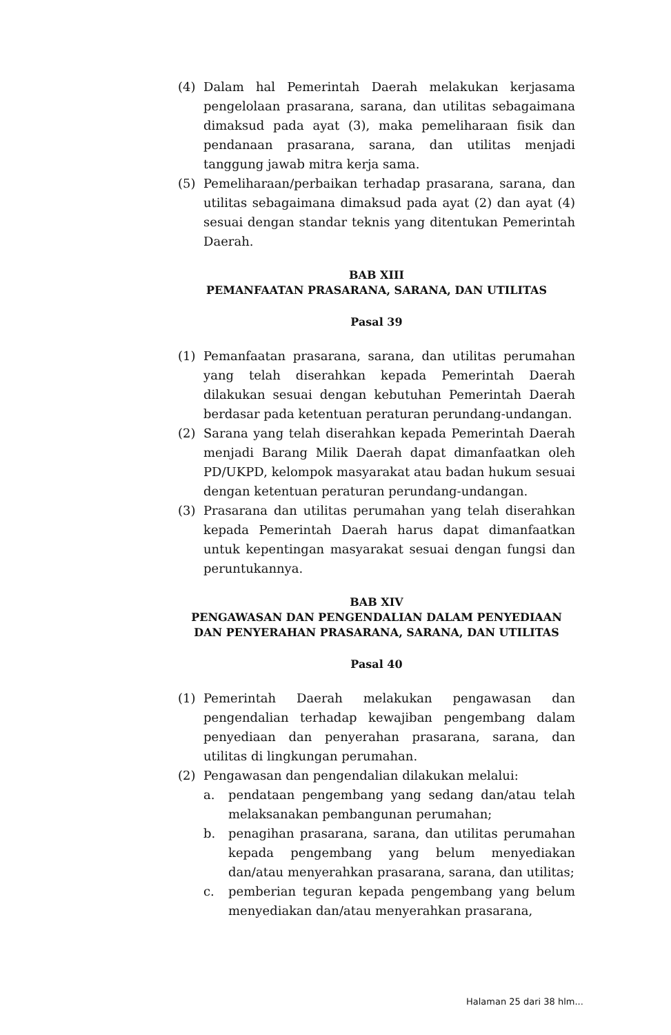(4) Dalam hal Pemerintah Daerah melakukan kerjasama pengelolaan prasarana, sarana, dan utilitas sebagaimana dimaksud pada ayat (3), maka pemeliharaan fisik dan pendanaan prasarana, sarana, dan utilitas menjadi tanggung jawab mitra kerja sama.
(5) Pemeliharaan/perbaikan terhadap prasarana, sarana, dan utilitas sebagaimana dimaksud pada ayat (2) dan ayat (4) sesuai dengan standar teknis yang ditentukan Pemerintah Daerah.
BAB XIII
PEMANFAATAN PRASARANA, SARANA, DAN UTILITAS
Pasal 39
(1) Pemanfaatan prasarana, sarana, dan utilitas perumahan yang telah diserahkan kepada Pemerintah Daerah dilakukan sesuai dengan kebutuhan Pemerintah Daerah berdasar pada ketentuan peraturan perundang-undangan.
(2) Sarana yang telah diserahkan kepada Pemerintah Daerah menjadi Barang Milik Daerah dapat dimanfaatkan oleh PD/UKPD, kelompok masyarakat atau badan hukum sesuai dengan ketentuan peraturan perundang-undangan.
(3) Prasarana dan utilitas perumahan yang telah diserahkan kepada Pemerintah Daerah harus dapat dimanfaatkan untuk kepentingan masyarakat sesuai dengan fungsi dan peruntukannya.
BAB XIV
PENGAWASAN DAN PENGENDALIAN DALAM PENYEDIAAN DAN PENYERAHAN PRASARANA, SARANA, DAN UTILITAS
Pasal 40
(1) Pemerintah Daerah melakukan pengawasan dan pengendalian terhadap kewajiban pengembang dalam penyediaan dan penyerahan prasarana, sarana, dan utilitas di lingkungan perumahan.
(2) Pengawasan dan pengendalian dilakukan melalui:
a. pendataan pengembang yang sedang dan/atau telah melaksanakan pembangunan perumahan;
b. penagihan prasarana, sarana, dan utilitas perumahan kepada pengembang yang belum menyediakan dan/atau menyerahkan prasarana, sarana, dan utilitas;
c. pemberian teguran kepada pengembang yang belum menyediakan dan/atau menyerahkan prasarana,
Halaman 25 dari 38 hlm...